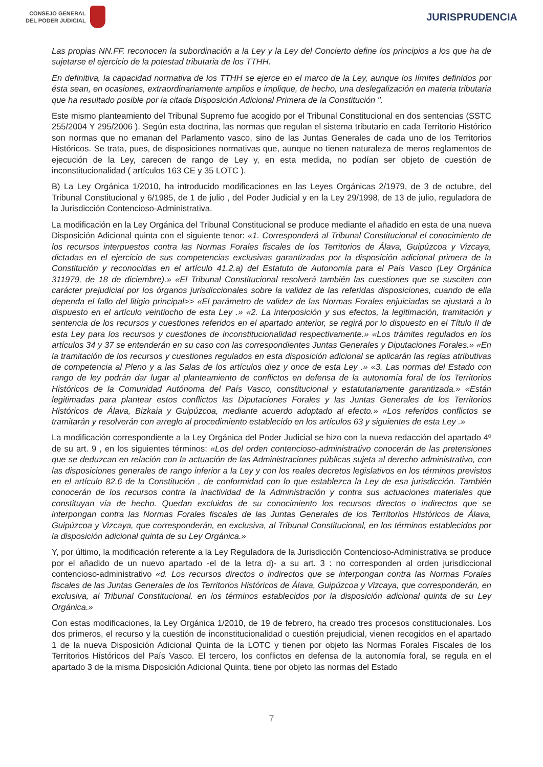CONSEJO GENERAL
DEL PODER JUDICIAL
JURISPRUDENCIA
Las propias NN.FF. reconocen la subordinación a la Ley y la Ley del Concierto define los principios a los que ha de sujetarse el ejercicio de la potestad tributaria de los TTHH.
En definitiva, la capacidad normativa de los TTHH se ejerce en el marco de la Ley, aunque los límites definidos por ésta sean, en ocasiones, extraordinariamente amplios e implique, de hecho, una deslegalización en materia tributaria que ha resultado posible por la citada Disposición Adicional Primera de la Constitución ".
Este mismo planteamiento del Tribunal Supremo fue acogido por el Tribunal Constitucional en dos sentencias (SSTC 255/2004 Y 295/2006 ). Según esta doctrina, las normas que regulan el sistema tributario en cada Territorio Histórico son normas que no emanan del Parlamento vasco, sino de las Juntas Generales de cada uno de los Territorios Históricos. Se trata, pues, de disposiciones normativas que, aunque no tienen naturaleza de meros reglamentos de ejecución de la Ley, carecen de rango de Ley y, en esta medida, no podían ser objeto de cuestión de inconstitucionalidad ( artículos 163 CE y 35 LOTC ).
B) La Ley Orgánica 1/2010, ha introducido modificaciones en las Leyes Orgánicas 2/1979, de 3 de octubre, del Tribunal Constitucional y 6/1985, de 1 de julio , del Poder Judicial y en la Ley 29/1998, de 13 de julio, reguladora de la Jurisdicción Contencioso-Administrativa.
La modificación en la Ley Orgánica del Tribunal Constitucional se produce mediante el añadido en esta de una nueva Disposición Adicional quinta con el siguiente tenor: «1. Corresponderá al Tribunal Constitucional el conocimiento de los recursos interpuestos contra las Normas Forales fiscales de los Territorios de Álava, Guipúzcoa y Vizcaya, dictadas en el ejercicio de sus competencias exclusivas garantizadas por la disposición adicional primera de la Constitución y reconocidas en el artículo 41.2.a) del Estatuto de Autonomía para el País Vasco (Ley Orgánica 311979, de 18 de diciembre).» «El Tribunal Constitucional resolverá también las cuestiones que se susciten con carácter prejudicial por los órganos jurisdiccionales sobre la validez de las referidas disposiciones, cuando de ella dependa el fallo del litigio principal>> «El parámetro de validez de las Normas Forales enjuiciadas se ajustará a lo dispuesto en el artículo veintiocho de esta Ley .» «2. La interposición y sus efectos, la legitimación, tramitación y sentencia de los recursos y cuestiones referidos en el apartado anterior, se regirá por lo dispuesto en el Título II de esta Ley para los recursos y cuestiones de inconstitucionalidad respectivamente.» «Los trámites regulados en los artículos 34 y 37 se entenderán en su caso con las correspondientes Juntas Generales y Diputaciones Forales.» «En la tramitación de los recursos y cuestiones regulados en esta disposición adicional se aplicarán las reglas atributivas de competencia al Pleno y a las Salas de los artículos diez y once de esta Ley .» «3. Las normas del Estado con rango de ley podrán dar lugar al planteamiento de conflictos en defensa de la autonomía foral de los Territorios Históricos de la Comunidad Autónoma del País Vasco, constitucional y estatutariamente garantizada.» «Están legitimadas para plantear estos conflictos las Diputaciones Forales y las Juntas Generales de los Territorios Históricos de Álava, Bizkaia y Guipúzcoa, mediante acuerdo adoptado al efecto.» «Los referidos conflictos se tramitarán y resolverán con arreglo al procedimiento establecido en los artículos 63 y siguientes de esta Ley .»
La modificación correspondiente a la Ley Orgánica del Poder Judicial se hizo con la nueva redacción del apartado 4º de su art. 9 , en los siguientes términos: «Los del orden contencioso-administrativo conocerán de las pretensiones que se deduzcan en relación con la actuación de las Administraciones públicas sujeta al derecho administrativo, con las disposiciones generales de rango inferior a la Ley y con los reales decretos legislativos en los términos previstos en el artículo 82.6 de la Constitución , de conformidad con lo que establezca la Ley de esa jurisdicción. También conocerán de los recursos contra la inactividad de la Administración y contra sus actuaciones materiales que constituyan vía de hecho. Quedan excluidos de su conocimiento los recursos directos o indirectos que se interpongan contra las Normas Forales fiscales de las Juntas Generales de los Territorios Históricos de Álava, Guipúzcoa y Vizcaya, que corresponderán, en exclusiva, al Tribunal Constitucional, en los términos establecidos por la disposición adicional quinta de su Ley Orgánica.»
Y, por último, la modificación referente a la Ley Reguladora de la Jurisdicción Contencioso-Administrativa se produce por el añadido de un nuevo apartado -el de la letra d)- a su art. 3 : no corresponden al orden jurisdiccional contencioso-administrativo «d. Los recursos directos o indirectos que se interpongan contra las Normas Forales fiscales de las Juntas Generales de los Territorios Históricos de Álava, Guipúzcoa y Vizcaya, que corresponderán, en exclusiva, al Tribunal Constitucional. en los términos establecidos por la disposición adicional quinta de su Ley Orgánica.»
Con estas modificaciones, la Ley Orgánica 1/2010, de 19 de febrero, ha creado tres procesos constitucionales. Los dos primeros, el recurso y la cuestión de inconstitucionalidad o cuestión prejudicial, vienen recogidos en el apartado 1 de la nueva Disposición Adicional Quinta de la LOTC y tienen por objeto las Normas Forales Fiscales de los Territorios Históricos del País Vasco. El tercero, los conflictos en defensa de la autonomía foral, se regula en el apartado 3 de la misma Disposición Adicional Quinta, tiene por objeto las normas del Estado
7